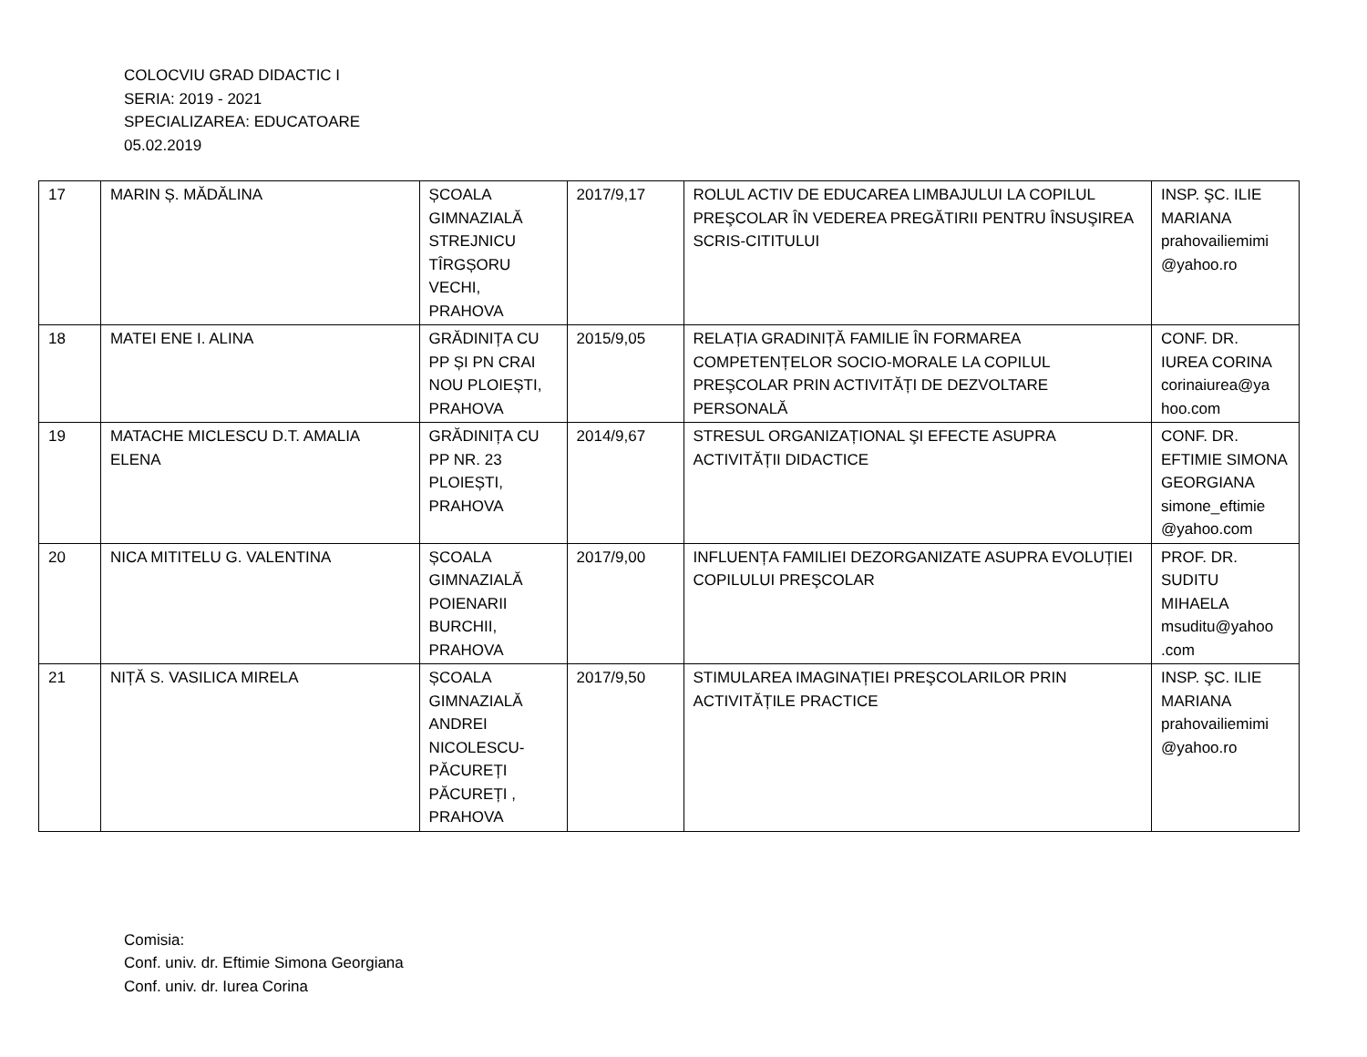COLOCVIU GRAD DIDACTIC I
SERIA: 2019 - 2021
SPECIALIZAREA: EDUCATOARE
05.02.2019
| 17 | MARIN Ș. MĂDĂLINA | ȘCOALA GIMNAZIALĂ STREJNICU TÎRGȘORU VECHI, PRAHOVA | 2017/9,17 | ROLUL ACTIV DE EDUCAREA LIMBAJULUI LA COPILUL PREŞCOLAR ÎN VEDEREA PREGĂTIRII PENTRU ÎNSUŞIREA SCRIS-CITITULUI | INSP. ŞC. ILIE MARIANA prahovailiemimi @yahoo.ro |
| 18 | MATEI ENE I. ALINA | GRĂDINIȚA CU PP ȘI PN CRAI NOU PLOIEȘTI, PRAHOVA | 2015/9,05 | RELAȚIA GRADINIȚĂ FAMILIE ÎN FORMAREA COMPETENȚELOR SOCIO-MORALE LA COPILUL PREŞCOLAR PRIN ACTIVITĂȚI DE DEZVOLTARE PERSONALĂ | CONF. DR. IUREA CORINA corinaiurea@ya hoo.com |
| 19 | MATACHE MICLESCU D.T. AMALIA ELENA | GRĂDINIȚA CU PP NR. 23 PLOIEȘTI, PRAHOVA | 2014/9,67 | STRESUL ORGANIZAȚIONAL ŞI EFECTE ASUPRA ACTIVITĂȚII DIDACTICE | CONF. DR. EFTIMIE SIMONA GEORGIANA simone_eftimie @yahoo.com |
| 20 | NICA MITITELU G. VALENTINA | ȘCOALA GIMNAZIALĂ POIENARII BURCHII, PRAHOVA | 2017/9,00 | INFLUENȚA FAMILIEI DEZORGANIZATE ASUPRA EVOLUȚIEI COPILULUI PREŞCOLAR | PROF. DR. SUDITU MIHAELA msuditu@yahoo .com |
| 21 | NIȚĂ S. VASILICA MIRELA | ȘCOALA GIMNAZIALĂ ANDREI NICOLESCU-PĂCUREȚI PĂCUREȚI , PRAHOVA | 2017/9,50 | STIMULAREA IMAGINAȚIEI PREŞCOLARILOR PRIN ACTIVITĂȚILE PRACTICE | INSP. ŞC. ILIE MARIANA prahovailiemimi @yahoo.ro |
Comisia:
Conf. univ. dr. Eftimie Simona Georgiana
Conf. univ. dr. Iurea Corina